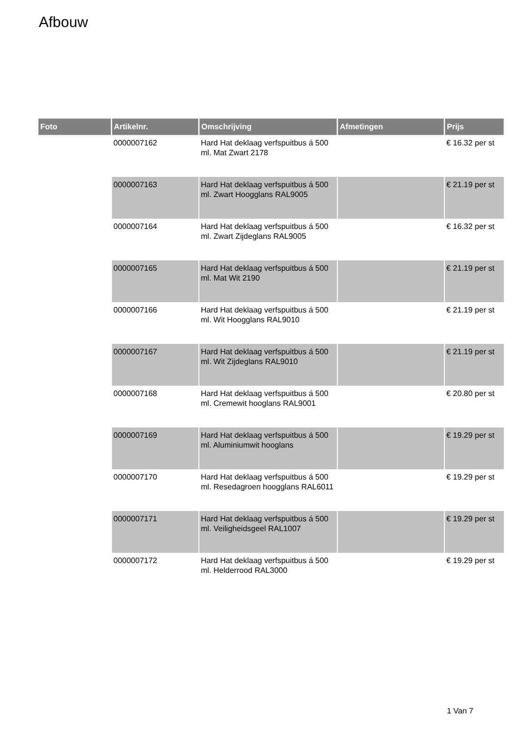Afbouw
| Foto | Artikelnr. | Omschrijving | Afmetingen | Prijs |
| --- | --- | --- | --- | --- |
| | 0000007162 | Hard Hat deklaag verfspuitbus á 500 ml. Mat Zwart 2178 | | € 16.32 per st |
| | 0000007163 | Hard Hat deklaag verfspuitbus á 500 ml. Zwart Hoogglans RAL9005 | | € 21.19 per st |
| | 0000007164 | Hard Hat deklaag verfspuitbus á 500 ml. Zwart Zijdeglans RAL9005 | | € 16.32 per st |
| | 0000007165 | Hard Hat deklaag verfspuitbus á 500 ml. Mat Wit 2190 | | € 21.19 per st |
| | 0000007166 | Hard Hat deklaag verfspuitbus á 500 ml. Wit Hoogglans RAL9010 | | € 21.19 per st |
| | 0000007167 | Hard Hat deklaag verfspuitbus á 500 ml. Wit Zijdeglans RAL9010 | | € 21.19 per st |
| | 0000007168 | Hard Hat deklaag verfspuitbus á 500 ml. Cremewit hooglans RAL9001 | | € 20.80 per st |
| | 0000007169 | Hard Hat deklaag verfspuitbus á 500 ml. Aluminiumwit hooglans | | € 19.29 per st |
| | 0000007170 | Hard Hat deklaag verfspuitbus á 500 ml. Resedagroen hoogglans RAL6011 | | € 19.29 per st |
| | 0000007171 | Hard Hat deklaag verfspuitbus á 500 ml. Veiligheidsgeel RAL1007 | | € 19.29 per st |
| | 0000007172 | Hard Hat deklaag verfspuitbus á 500 ml. Helderrood RAL3000 | | € 19.29 per st |
1 Van 7